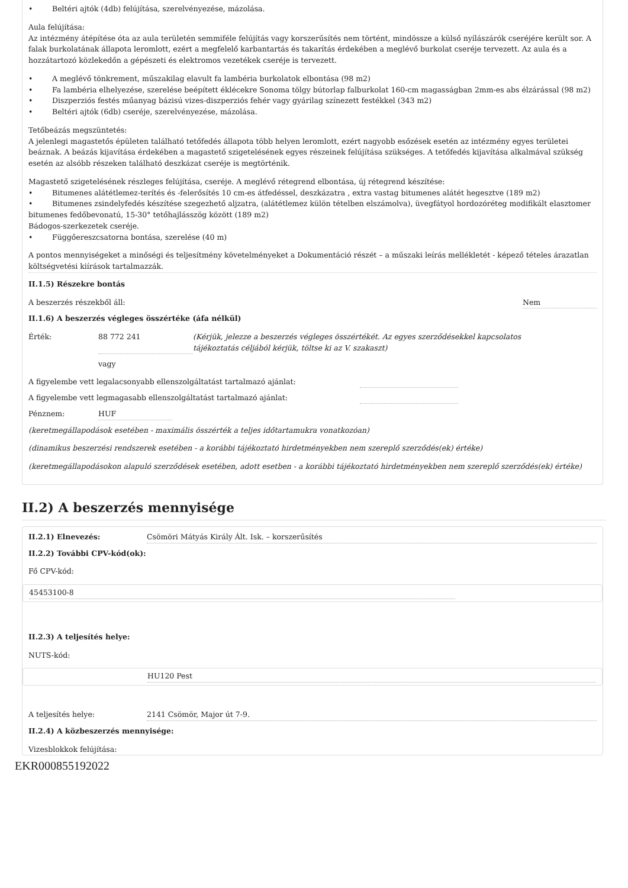• Beltéri ajtók (4db) felújítása, szerelvényezése, mázolása.
Aula felújítása:
Az intézmény átépítése óta az aula területén semmiféle felújítás vagy korszerűsítés nem történt, mindössze a külső nyílászárók cseréjére került sor. A falak burkolatának állapota leromlott, ezért a megfelelő karbantartás és takarítás érdekében a meglévő burkolat cseréje tervezett. Az aula és a hozzátartozó közlekedőn a gépészeti és elektromos vezetékek cseréje is tervezett.
• A meglévő tönkrement, műszakilag elavult fa lambéria burkolatok elbontása (98 m2)
• Fa lambéria elhelyezése, szerelése beépített éklécekre Sonoma tölgy bútorlap falburkolat 160-cm magasságban 2mm-es abs élzárással (98 m2)
• Diszperziós festés műanyag bázisú vizes-diszperziós fehér vagy gyárilag színezett festékkel (343 m2)
• Beltéri ajtók (6db) cseréje, szerelvényezése, mázolása.
Tetőbeázás megszüntetés:
A jelenlegi magastetős épületen található tetőfedés állapota több helyen leromlott, ezért nagyobb esőzések esetén az intézmény egyes területei beáznak. A beázás kijavítása érdekében a magastető szigetelésének egyes részeinek felújítása szükséges. A tetőfedés kijavítása alkalmával szükség esetén az alsóbb részeken található deszkázat cseréje is megtörténik.
Magastető szigetelésének részleges felújítása, cseréje. A meglévő rétegrend elbontása, új rétegrend készítése:
• Bitumenes alátétlemez-terítés és -felerősítés 10 cm-es átfedéssel, deszkázatra , extra vastag bitumenes alátét hegesztve (189 m2)
• Bitumenes zsindelyfedés készítése szegezhető aljzatra, (alátétlemez külön tételben elszámolva), üvegfátyol hordozóréteg modifikált elasztomer bitumenes fedőbevonatú, 15-30° tetőhajlásszög között (189 m2)
Bádogos-szerkezetek cseréje.
• Függőereszcsatorna bontása, szerelése (40 m)
A pontos mennyiségeket a minőségi és teljesítmény követelményeket a Dokumentáció részét – a műszaki leírás mellékletét - képező tételes árazatlan költségvetési kiírások tartalmazzák.
II.1.5) Részekre bontás
A beszerzés részekből áll: Nem
II.1.6) A beszerzés végleges összértéke (áfa nélkül)
Érték: 88 772 241 (Kérjük, jelezze a beszerzés végleges összértékét. Az egyes szerződésekkel kapcsolatos tájékoztatás céljából kérjük, töltse ki az V. szakaszt)
vagy
A figyelembe vett legalacsonyabb ellenszolgáltatást tartalmazó ajánlat:
A figyelembe vett legmagasabb ellenszolgáltatást tartalmazó ajánlat:
Pénznem: HUF
(keretmegállapodások esetében - maximális összérték a teljes időtartamukra vonatkozóan)
(dinamikus beszerzési rendszerek esetében - a korábbi tájékoztató hirdetményekben nem szereplő szerződés(ek) értéke)
(keretmegállapodásokon alapuló szerződések esetében, adott esetben - a korábbi tájékoztató hirdetményekben nem szereplő szerződés(ek) értéke)
II.2) A beszerzés mennyisége
II.2.1) Elnevezés: Csömöri Mátyás Király Ált. Isk. – korszerűsítés
II.2.2) További CPV-kód(ok):
Fő CPV-kód:
45453100-8
II.2.3) A teljesítés helye:
NUTS-kód:
HU120 Pest
A teljesítés helye: 2141 Csömör, Major út 7-9.
II.2.4) A közbeszerzés mennyisége:
Vizesblokkok felújítása:
EKR000855192022